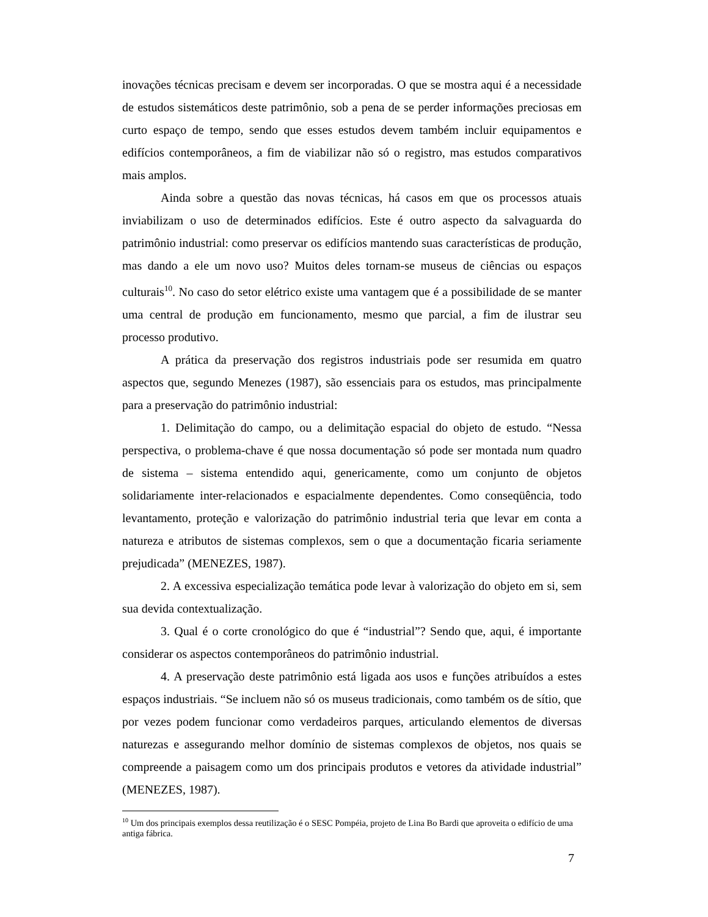inovações técnicas precisam e devem ser incorporadas. O que se mostra aqui é a necessidade de estudos sistemáticos deste patrimônio, sob a pena de se perder informações preciosas em curto espaço de tempo, sendo que esses estudos devem também incluir equipamentos e edifícios contemporâneos, a fim de viabilizar não só o registro, mas estudos comparativos mais amplos.
Ainda sobre a questão das novas técnicas, há casos em que os processos atuais inviabilizam o uso de determinados edifícios. Este é outro aspecto da salvaguarda do patrimônio industrial: como preservar os edifícios mantendo suas características de produção, mas dando a ele um novo uso? Muitos deles tornam-se museus de ciências ou espaços culturais<sup>10</sup>. No caso do setor elétrico existe uma vantagem que é a possibilidade de se manter uma central de produção em funcionamento, mesmo que parcial, a fim de ilustrar seu processo produtivo.
A prática da preservação dos registros industriais pode ser resumida em quatro aspectos que, segundo Menezes (1987), são essenciais para os estudos, mas principalmente para a preservação do patrimônio industrial:
1. Delimitação do campo, ou a delimitação espacial do objeto de estudo. “Nessa perspectiva, o problema-chave é que nossa documentação só pode ser montada num quadro de sistema – sistema entendido aqui, genericamente, como um conjunto de objetos solidariamente inter-relacionados e espacialmente dependentes. Como conseqüência, todo levantamento, proteção e valorização do patrimônio industrial teria que levar em conta a natureza e atributos de sistemas complexos, sem o que a documentação ficaria seriamente prejudicada” (MENEZES, 1987).
2. A excessiva especialização temática pode levar à valorização do objeto em si, sem sua devida contextualização.
3. Qual é o corte cronológico do que é “industrial”? Sendo que, aqui, é importante considerar os aspectos contemporâneos do patrimônio industrial.
4. A preservação deste patrimônio está ligada aos usos e funções atribuídos a estes espaços industriais. “Se incluem não só os museus tradicionais, como também os de sítio, que por vezes podem funcionar como verdadeiros parques, articulando elementos de diversas naturezas e assegurando melhor domínio de sistemas complexos de objetos, nos quais se compreende a paisagem como um dos principais produtos e vetores da atividade industrial” (MENEZES, 1987).
<sup>10</sup> Um dos principais exemplos dessa reutilização é o SESC Pompéia, projeto de Lina Bo Bardi que aproveita o edifício de uma antiga fábrica.
7